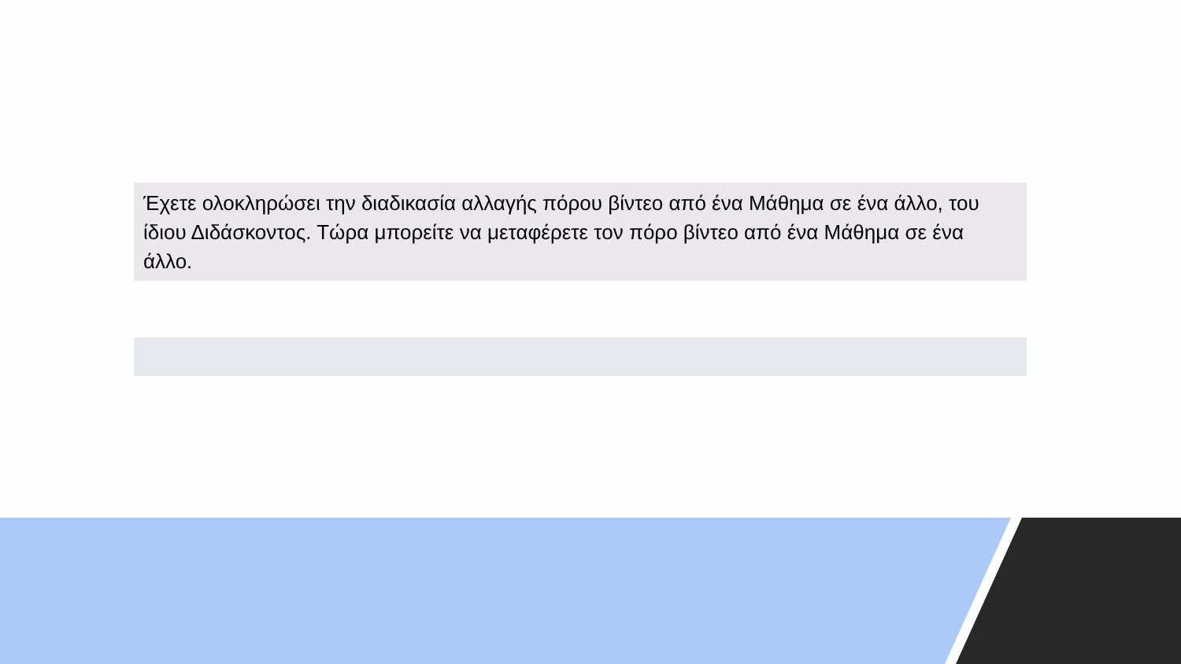Έχετε ολοκληρώσει την διαδικασία αλλαγής πόρου βίντεο από ένα Μάθημα σε ένα άλλο, του ίδιου Διδάσκοντος. Τώρα μπορείτε να μεταφέρετε τον πόρο βίντεο από ένα Μάθημα σε ένα άλλο.